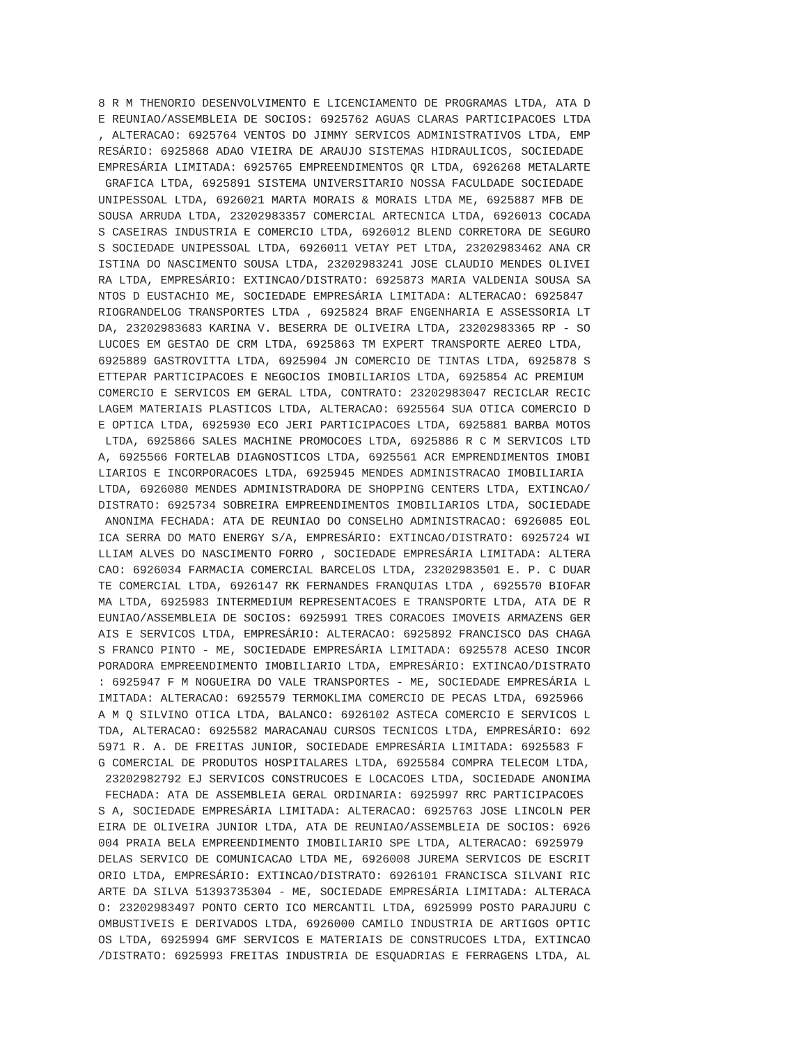8 R M THENORIO DESENVOLVIMENTO E LICENCIAMENTO DE PROGRAMAS LTDA, ATA D
E REUNIAO/ASSEMBLEIA DE SOCIOS: 6925762 AGUAS CLARAS PARTICIPACOES LTDA
, ALTERACAO: 6925764 VENTOS DO JIMMY SERVICOS ADMINISTRATIVOS LTDA, EMP
RESÁRIO: 6925868 ADAO VIEIRA DE ARAUJO SISTEMAS HIDRAULICOS, SOCIEDADE
EMPRESÁRIA LIMITADA: 6925765 EMPREENDIMENTOS QR LTDA, 6926268 METALARTE
 GRAFICA LTDA, 6925891 SISTEMA UNIVERSITARIO NOSSA FACULDADE SOCIEDADE
UNIPESSOAL LTDA, 6926021 MARTA MORAIS & MORAIS LTDA ME, 6925887 MFB DE
SOUSA ARRUDA LTDA, 23202983357 COMERCIAL ARTECNICA LTDA, 6926013 COCADA
S CASEIRAS INDUSTRIA E COMERCIO LTDA, 6926012 BLEND CORRETORA DE SEGURO
S SOCIEDADE UNIPESSOAL LTDA, 6926011 VETAY PET LTDA, 23202983462 ANA CR
ISTINA DO NASCIMENTO SOUSA LTDA, 23202983241 JOSE CLAUDIO MENDES OLIVEI
RA LTDA, EMPRESÁRIO: EXTINCAO/DISTRATO: 6925873 MARIA VALDENIA SOUSA SA
NTOS D EUSTACHIO ME, SOCIEDADE EMPRESÁRIA LIMITADA: ALTERACAO: 6925847
RIOGRANDELOG TRANSPORTES LTDA , 6925824 BRAF ENGENHARIA E ASSESSORIA LT
DA, 23202983683 KARINA V. BESERRA DE OLIVEIRA LTDA, 23202983365 RP - SO
LUCOES EM GESTAO DE CRM LTDA, 6925863 TM EXPERT TRANSPORTE AEREO LTDA,
6925889 GASTROVITTA LTDA, 6925904 JN COMERCIO DE TINTAS LTDA, 6925878 S
ETTEPAR PARTICIPACOES E NEGOCIOS IMOBILIARIOS LTDA, 6925854 AC PREMIUM
COMERCIO E SERVICOS EM GERAL LTDA, CONTRATO: 23202983047 RECICLAR RECIC
LAGEM MATERIAIS PLASTICOS LTDA, ALTERACAO: 6925564 SUA OTICA COMERCIO D
E OPTICA LTDA, 6925930 ECO JERI PARTICIPACOES LTDA, 6925881 BARBA MOTOS
 LTDA, 6925866 SALES MACHINE PROMOCOES LTDA, 6925886 R C M SERVICOS LTD
A, 6925566 FORTELAB DIAGNOSTICOS LTDA, 6925561 ACR EMPRENDIMENTOS IMOBI
LIARIOS E INCORPORACOES LTDA, 6925945 MENDES ADMINISTRACAO IMOBILIARIA
LTDA, 6926080 MENDES ADMINISTRADORA DE SHOPPING CENTERS LTDA, EXTINCAO/
DISTRATO: 6925734 SOBREIRA EMPREENDIMENTOS IMOBILIARIOS LTDA, SOCIEDADE
 ANONIMA FECHADA: ATA DE REUNIAO DO CONSELHO ADMINISTRACAO: 6926085 EOL
ICA SERRA DO MATO ENERGY S/A, EMPRESÁRIO: EXTINCAO/DISTRATO: 6925724 WI
LLIAM ALVES DO NASCIMENTO FORRO , SOCIEDADE EMPRESÁRIA LIMITADA: ALTERA
CAO: 6926034 FARMACIA COMERCIAL BARCELOS LTDA, 23202983501 E. P. C DUAR
TE COMERCIAL LTDA, 6926147 RK FERNANDES FRANQUIAS LTDA , 6925570 BIOFAR
MA LTDA, 6925983 INTERMEDIUM REPRESENTACOES E TRANSPORTE LTDA, ATA DE R
EUNIAO/ASSEMBLEIA DE SOCIOS: 6925991 TRES CORACOES IMOVEIS ARMAZENS GER
AIS E SERVICOS LTDA, EMPRESÁRIO: ALTERACAO: 6925892 FRANCISCO DAS CHAGA
S FRANCO PINTO - ME, SOCIEDADE EMPRESÁRIA LIMITADA: 6925578 ACESO INCOR
PORADORA EMPREENDIMENTO IMOBILIARIO LTDA, EMPRESÁRIO: EXTINCAO/DISTRATO
: 6925947 F M NOGUEIRA DO VALE TRANSPORTES - ME, SOCIEDADE EMPRESÁRIA L
IMITADA: ALTERACAO: 6925579 TERMOKLIMA COMERCIO DE PECAS LTDA, 6925966
A M Q SILVINO OTICA LTDA, BALANCO: 6926102 ASTECA COMERCIO E SERVICOS L
TDA, ALTERACAO: 6925582 MARACANAU CURSOS TECNICOS LTDA, EMPRESÁRIO: 692
5971 R. A. DE FREITAS JUNIOR, SOCIEDADE EMPRESÁRIA LIMITADA: 6925583 F
G COMERCIAL DE PRODUTOS HOSPITALARES LTDA, 6925584 COMPRA TELECOM LTDA,
 23202982792 EJ SERVICOS CONSTRUCOES E LOCACOES LTDA, SOCIEDADE ANONIMA
 FECHADA: ATA DE ASSEMBLEIA GERAL ORDINARIA: 6925997 RRC PARTICIPACOES
S A, SOCIEDADE EMPRESÁRIA LIMITADA: ALTERACAO: 6925763 JOSE LINCOLN PER
EIRA DE OLIVEIRA JUNIOR LTDA, ATA DE REUNIAO/ASSEMBLEIA DE SOCIOS: 6926
004 PRAIA BELA EMPREENDIMENTO IMOBILIARIO SPE LTDA, ALTERACAO: 6925979
DELAS SERVICO DE COMUNICACAO LTDA ME, 6926008 JUREMA SERVICOS DE ESCRIT
ORIO LTDA, EMPRESÁRIO: EXTINCAO/DISTRATO: 6926101 FRANCISCA SILVANI RIC
ARTE DA SILVA 51393735304 - ME, SOCIEDADE EMPRESÁRIA LIMITADA: ALTERACA
O: 23202983497 PONTO CERTO ICO MERCANTIL LTDA, 6925999 POSTO PARAJURU C
OMBUSTIVEIS E DERIVADOS LTDA, 6926000 CAMILO INDUSTRIA DE ARTIGOS OPTIC
OS LTDA, 6925994 GMF SERVICOS E MATERIAIS DE CONSTRUCOES LTDA, EXTINCAO
/DISTRATO: 6925993 FREITAS INDUSTRIA DE ESQUADRIAS E FERRAGENS LTDA, AL